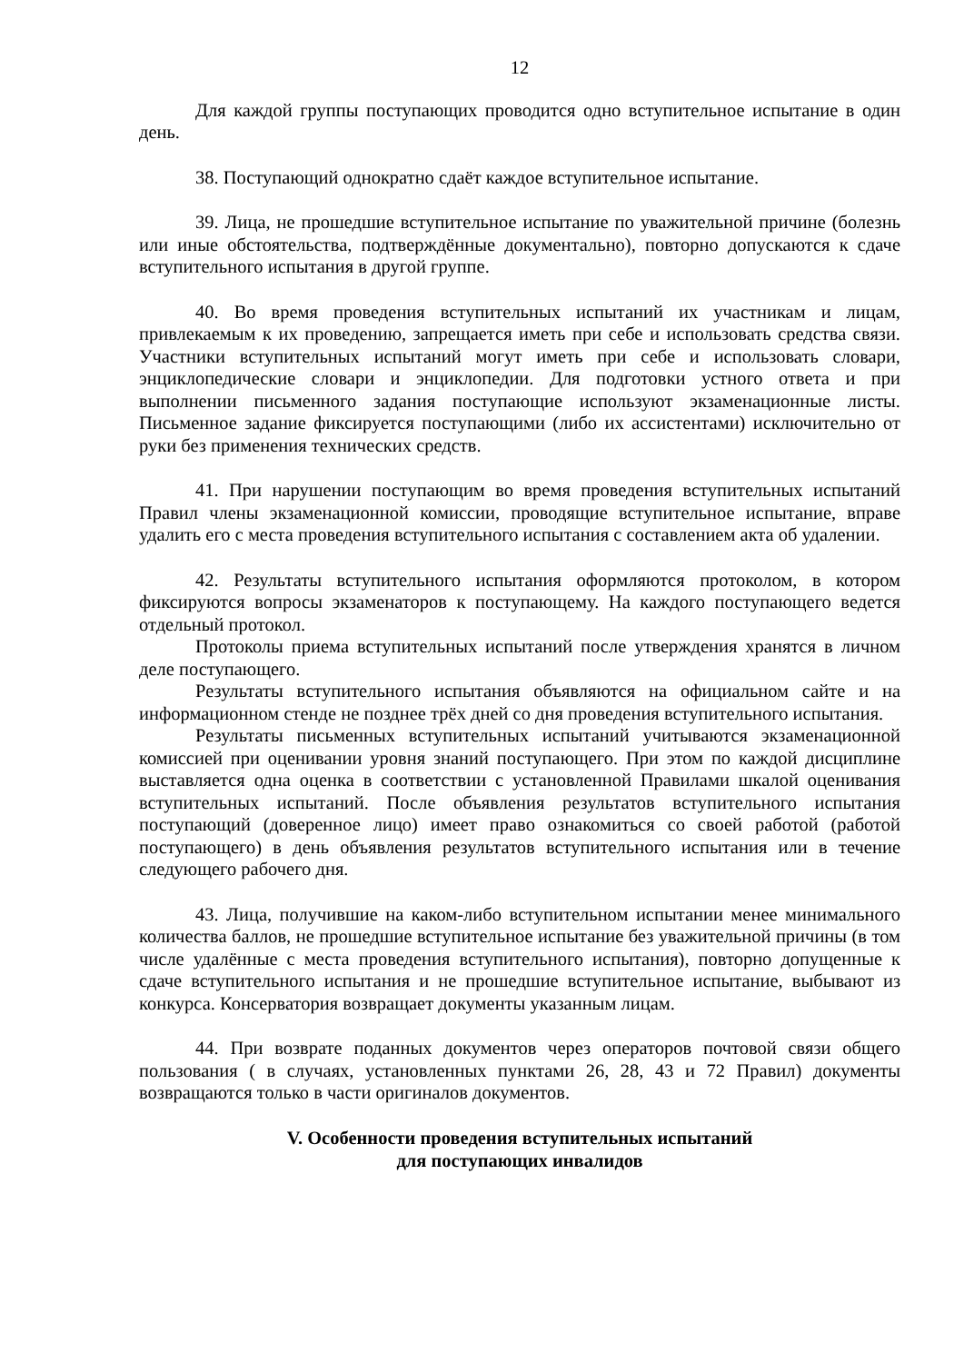12
Для каждой группы поступающих проводится одно вступительное испытание в один день.
38. Поступающий однократно сдаёт каждое вступительное испытание.
39. Лица, не прошедшие вступительное испытание по уважительной причине (болезнь или иные обстоятельства, подтверждённые документально), повторно допускаются к сдаче вступительного испытания в другой группе.
40. Во время проведения вступительных испытаний их участникам и лицам, привлекаемым к их проведению, запрещается иметь при себе и использовать средства связи. Участники вступительных испытаний могут иметь при себе и использовать словари, энциклопедические словари и энциклопедии. Для подготовки устного ответа и при выполнении письменного задания поступающие используют экзаменационные листы. Письменное задание фиксируется поступающими (либо их ассистентами) исключительно от руки без применения технических средств.
41. При нарушении поступающим во время проведения вступительных испытаний Правил члены экзаменационной комиссии, проводящие вступительное испытание, вправе удалить его с места проведения вступительного испытания с составлением акта об удалении.
42. Результаты вступительного испытания оформляются протоколом, в котором фиксируются вопросы экзаменаторов к поступающему. На каждого поступающего ведется отдельный протокол.
Протоколы приема вступительных испытаний после утверждения хранятся в личном деле поступающего.
Результаты вступительного испытания объявляются на официальном сайте и на информационном стенде не позднее трёх дней со дня проведения вступительного испытания.
Результаты письменных вступительных испытаний учитываются экзаменационной комиссией при оценивании уровня знаний поступающего. При этом по каждой дисциплине выставляется одна оценка в соответствии с установленной Правилами шкалой оценивания вступительных испытаний. После объявления результатов вступительного испытания поступающий (доверенное лицо) имеет право ознакомиться со своей работой (работой поступающего) в день объявления результатов вступительного испытания или в течение следующего рабочего дня.
43. Лица, получившие на каком-либо вступительном испытании менее минимального количества баллов, не прошедшие вступительное испытание без уважительной причины (в том числе удалённые с места проведения вступительного испытания), повторно допущенные к сдаче вступительного испытания и не прошедшие вступительное испытание, выбывают из конкурса. Консерватория возвращает документы указанным лицам.
44. При возврате поданных документов через операторов почтовой связи общего пользования ( в случаях, установленных пунктами 26, 28, 43 и 72 Правил) документы возвращаются только в части оригиналов документов.
V. Особенности проведения вступительных испытаний
для поступающих инвалидов